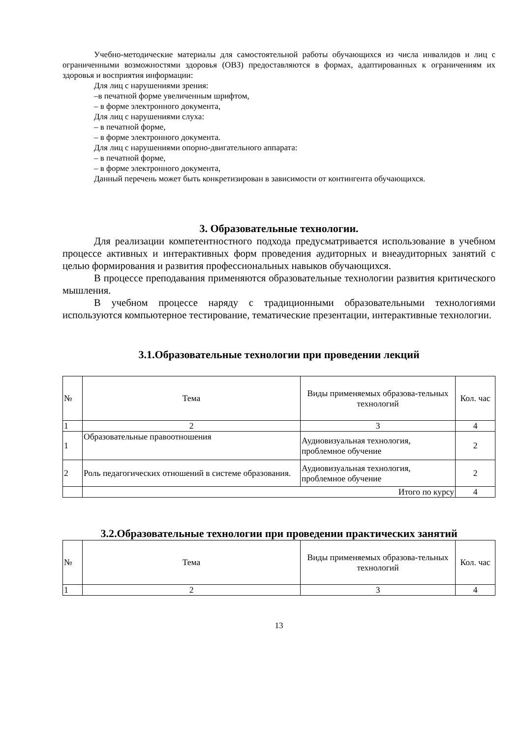Учебно-методические материалы для самостоятельной работы обучающихся из числа инвалидов и лиц с ограниченными возможностями здоровья (ОВЗ) предоставляются в формах, адаптированных к ограничениям их здоровья и восприятия информации:
Для лиц с нарушениями зрения:
–в печатной форме увеличенным шрифтом,
– в форме электронного документа,
Для лиц с нарушениями слуха:
– в печатной форме,
– в форме электронного документа.
Для лиц с нарушениями опорно-двигательного аппарата:
– в печатной форме,
– в форме электронного документа,
Данный перечень может быть конкретизирован в зависимости от контингента обучающихся.
3. Образовательные технологии.
Для реализации компетентностного подхода предусматривается использование в учебном процессе активных и интерактивных форм проведения аудиторных и внеаудиторных занятий с целью формирования и развития профессиональных навыков обучающихся.
В процессе преподавания применяются образовательные технологии развития критического мышления.
В учебном процессе наряду с традиционными образовательными технологиями используются компьютерное тестирование, тематические презентации, интерактивные технологии.
3.1.Образовательные технологии при проведении лекций
| № | Тема | Виды применяемых образова-тельных технологий | Кол. час |
| 1 | 2 | 3 | 4 |
| 1 | Образовательные правоотношения | Аудиовизуальная технология, проблемное обучение | 2 |
| 2 | Роль педагогических отношений в системе образования. | Аудиовизуальная технология, проблемное обучение | 2 |
| | Итого по курсу | | 4 |
3.2.Образовательные технологии при проведении практических занятий
| № | Тема | Виды применяемых образова-тельных технологий | Кол. час |
| 1 | 2 | 3 | 4 |
13